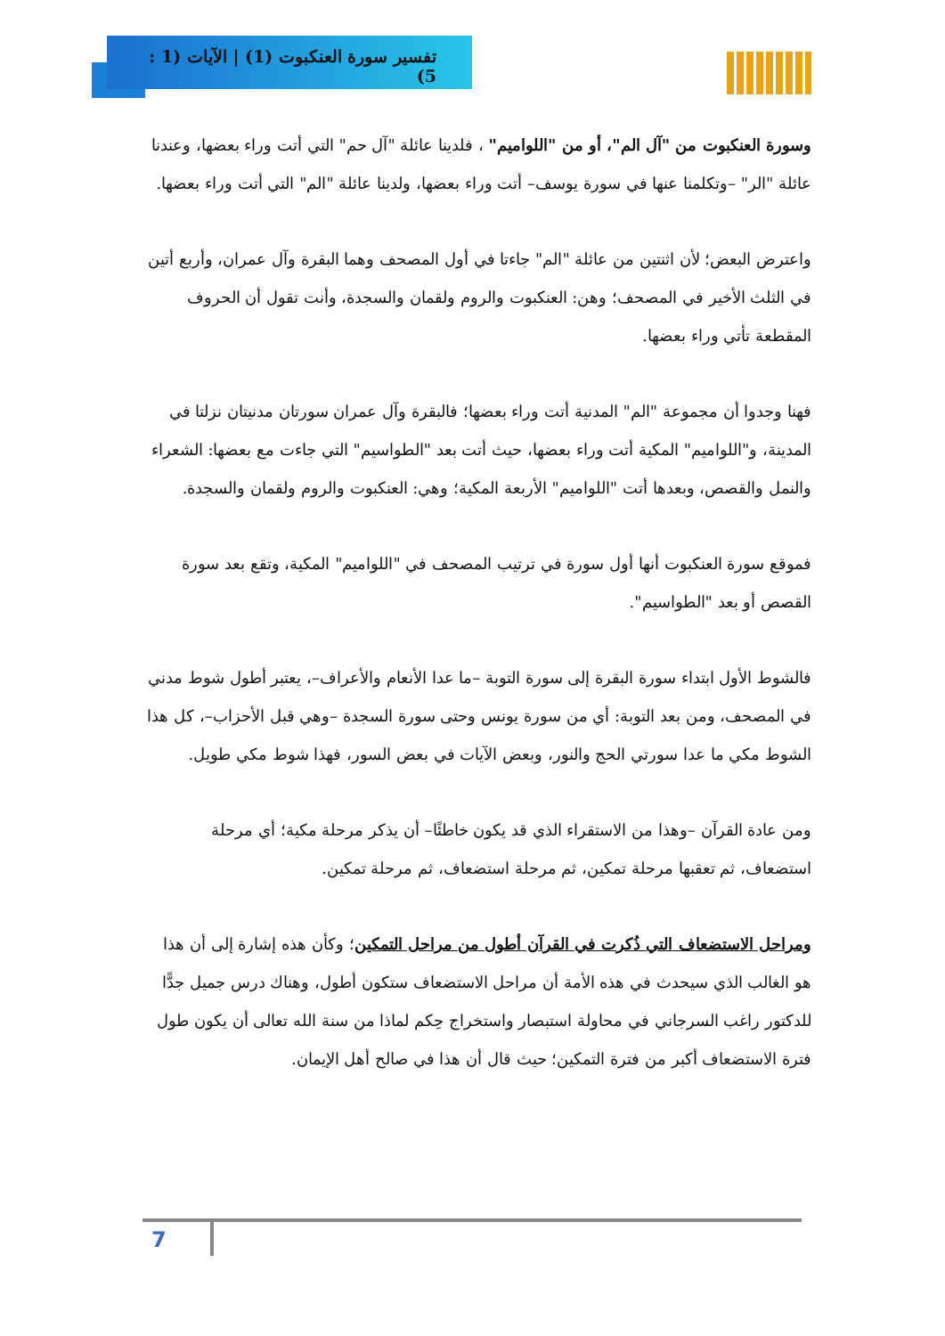تفسير سورة العنكبوت (1) | الآيات (1 : 5)
وسورة العنكبوت من "آل الم"، أو من "اللواميم" ، فلدينا عائلة "آل حم" التي أتت وراء بعضها، وعندنا عائلة "الر" –وتكلمنا عنها في سورة يوسف– أتت وراء بعضها، ولدينا عائلة "الم" التي أتت وراء بعضها.
واعترض البعض؛ لأن اثنتين من عائلة "الم" جاءتا في أول المصحف وهما البقرة وآل عمران، وأربع أتين في الثلث الأخير في المصحف؛ وهن: العنكبوت والروم ولقمان والسجدة، وأنت تقول أن الحروف المقطعة تأتي وراء بعضها.
فهنا وجدوا أن مجموعة "الم" المدنية أتت وراء بعضها؛ فالبقرة وآل عمران سورتان مدنيتان نزلتا في المدينة، و"اللواميم" المكية أتت وراء بعضها، حيث أتت بعد "الطواسيم" التي جاءت مع بعضها: الشعراء والنمل والقصص، وبعدها أتت "اللواميم" الأربعة المكية؛ وهي: العنكبوت والروم ولقمان والسجدة.
فموقع سورة العنكبوت أنها أول سورة في ترتيب المصحف في "اللواميم" المكية، وتقع بعد سورة القصص أو بعد "الطواسيم".
فالشوط الأول ابتداء سورة البقرة إلى سورة التوبة –ما عدا الأنعام والأعراف–، يعتبر أطول شوط مدني في المصحف، ومن بعد التوبة: أي من سورة يونس وحتى سورة السجدة –وهي قبل الأحزاب–، كل هذا الشوط مكي ما عدا سورتي الحج والنور، وبعض الآيات في بعض السور، فهذا شوط مكي طويل.
ومن عادة القرآن –وهذا من الاستقراء الذي قد يكون خاطئًا– أن يذكر مرحلة مكية؛ أي مرحلة استضعاف، ثم تعقبها مرحلة تمكين، ثم مرحلة استضعاف، ثم مرحلة تمكين.
ومراحل الاستضعاف التي ذُكرت في القرآن أطول من مراحل التمكين؛ وكأن هذه إشارة إلى أن هذا هو الغالب الذي سيحدث في هذه الأمة أن مراحل الاستضعاف ستكون أطول، وهناك درس جميل جدًّا للدكتور راغب السرجاني في محاولة استبصار واستخراج حِكم لماذا من سنة الله تعالى أن يكون طول فترة الاستضعاف أكبر من فترة التمكين؛ حيث قال أن هذا في صالح أهل الإيمان.
7